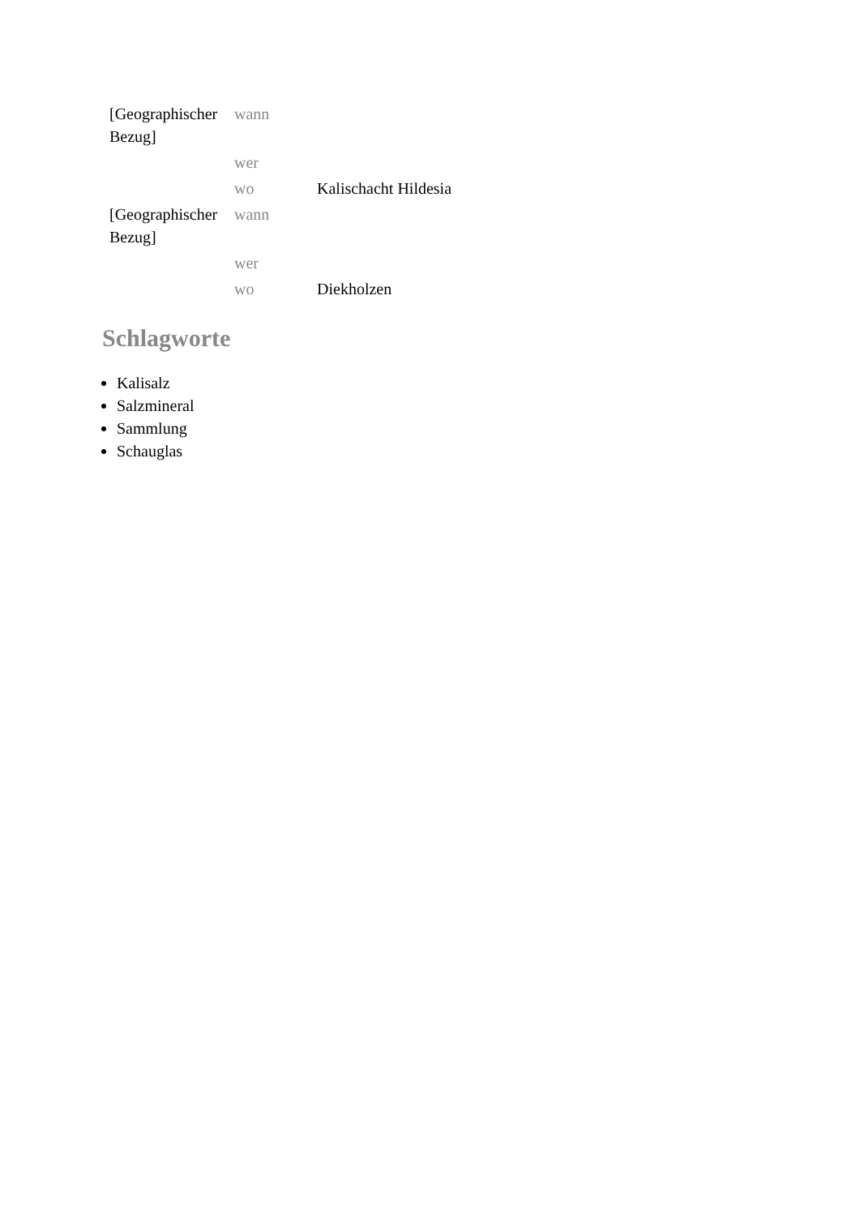| [Geographischer Bezug] | wann | |
| | wer | |
| | wo | Kalischacht Hildesia |
| [Geographischer Bezug] | wann | |
| | wer | |
| | wo | Diekholzen |
Schlagworte
Kalisalz
Salzmineral
Sammlung
Schauglas